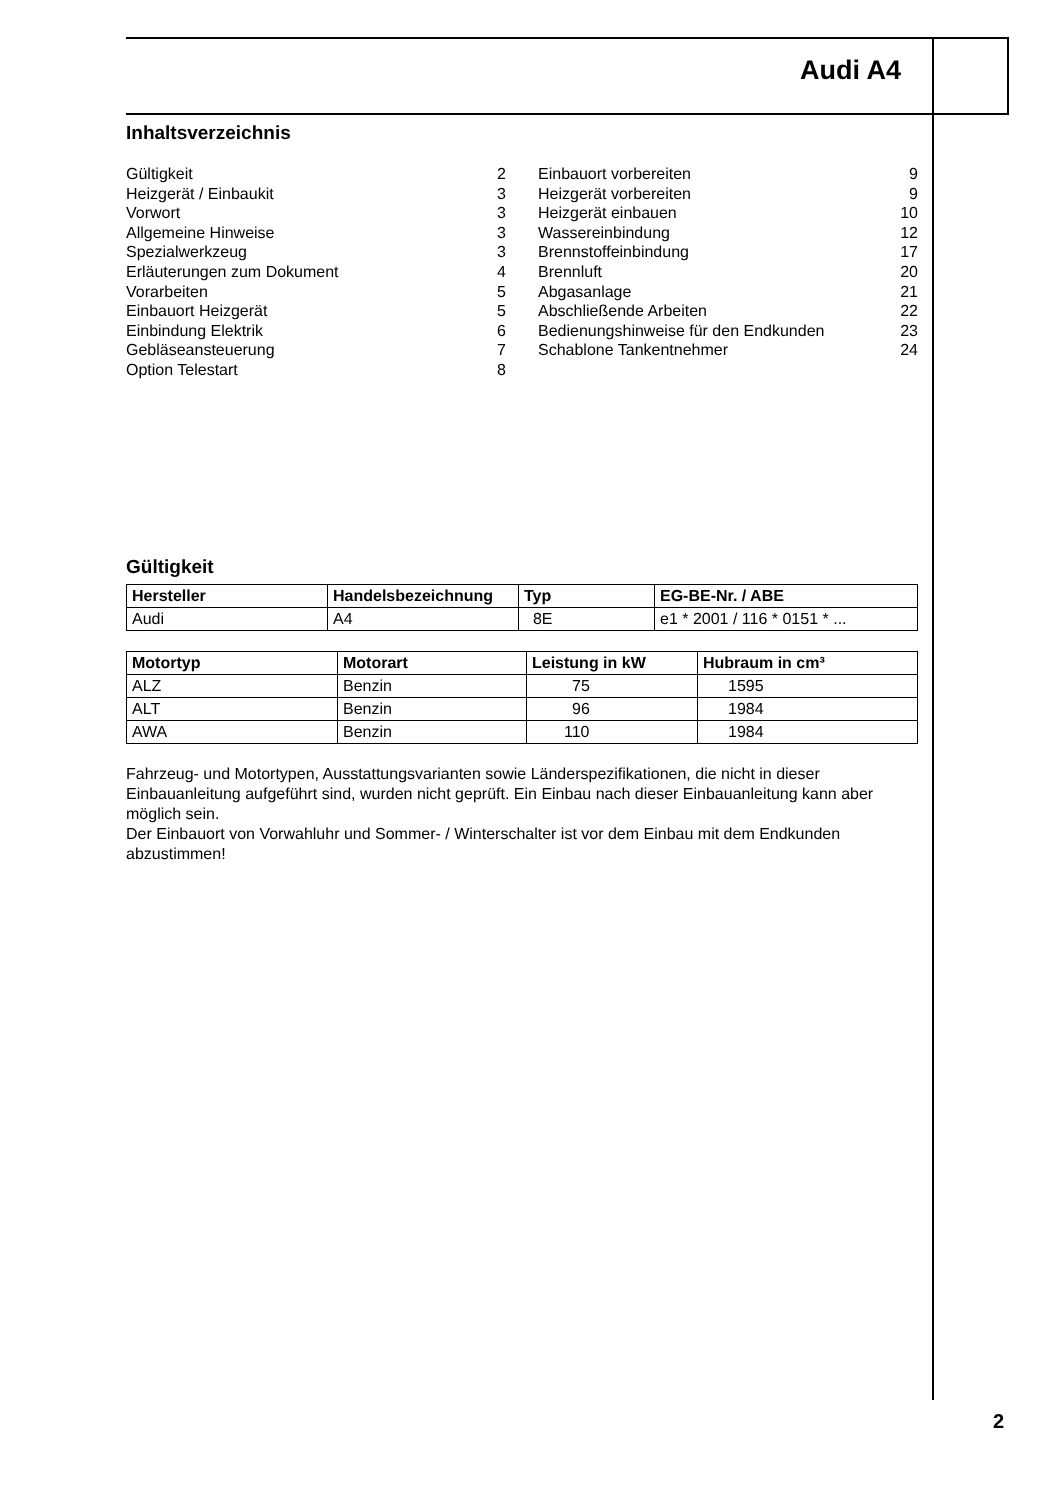Audi A4
Inhaltsverzeichnis
| Gültigkeit | 2 |
| Heizgerät / Einbaukit | 3 |
| Vorwort | 3 |
| Allgemeine Hinweise | 3 |
| Spezialwerkzeug | 3 |
| Erläuterungen zum Dokument | 4 |
| Vorarbeiten | 5 |
| Einbauort Heizgerät | 5 |
| Einbindung Elektrik | 6 |
| Gebläseansteuerung | 7 |
| Option Telestart | 8 |
| Einbauort vorbereiten | 9 |
| Heizgerät vorbereiten | 9 |
| Heizgerät einbauen | 10 |
| Wassereinbindung | 12 |
| Brennstoffeinbindung | 17 |
| Brennluft | 20 |
| Abgasanlage | 21 |
| Abschließende Arbeiten | 22 |
| Bedienungshinweise für den Endkunden | 23 |
| Schablone Tankentnehmer | 24 |
Gültigkeit
| Hersteller | Handelsbezeichnung | Typ | EG-BE-Nr. / ABE |
| --- | --- | --- | --- |
| Audi | A4 | 8E | e1 * 2001 / 116 * 0151 * ... |
| Motortyp | Motorart | Leistung in kW | Hubraum in cm³ |
| --- | --- | --- | --- |
| ALZ | Benzin | 75 | 1595 |
| ALT | Benzin | 96 | 1984 |
| AWA | Benzin | 110 | 1984 |
Fahrzeug- und Motortypen, Ausstattungsvarianten sowie Länderspezifikationen, die nicht in dieser Einbauanleitung aufgeführt sind, wurden nicht geprüft. Ein Einbau nach dieser Einbauanleitung kann aber möglich sein.
Der Einbauort von Vorwahluhr und Sommer- / Winterschalter ist vor dem Einbau mit dem Endkunden abzustimmen!
2